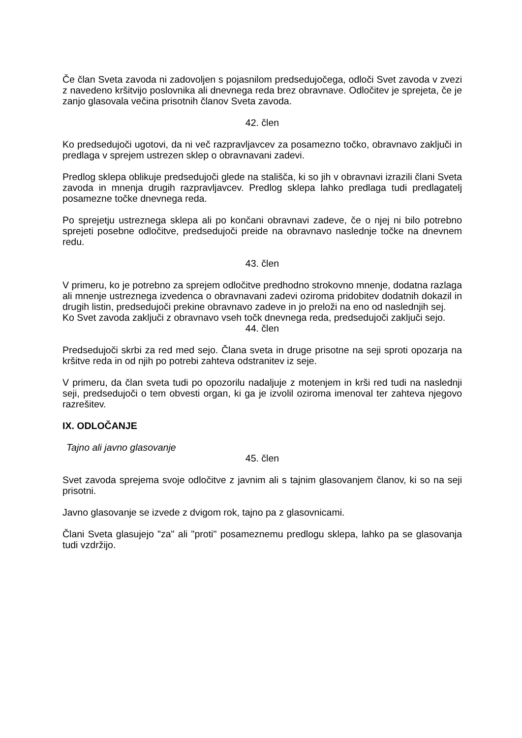Če član Sveta zavoda ni zadovoljen s pojasnilom predsedujočega, odloči Svet zavoda v zvezi z navedeno kršitvijo poslovnika ali dnevnega reda brez obravnave. Odločitev je sprejeta, če je zanjo glasovala večina prisotnih članov Sveta zavoda.
42. člen
Ko predsedujoči ugotovi, da ni več razpravljavcev za posamezno točko, obravnavo zaključi in predlaga v sprejem ustrezen sklep o obravnavani zadevi.
Predlog sklepa oblikuje predsedujoči glede na stališča, ki so jih v obravnavi izrazili člani Sveta zavoda in mnenja drugih razpravljavcev. Predlog sklepa lahko predlaga tudi predlagatelj posamezne točke dnevnega reda.
Po sprejetju ustreznega sklepa ali po končani obravnavi zadeve, če o njej ni bilo potrebno sprejeti posebne odločitve, predsedujoči preide na obravnavo naslednje točke na dnevnem redu.
43. člen
V primeru, ko je potrebno za sprejem odločitve predhodno strokovno mnenje, dodatna razlaga ali mnenje ustreznega izvedenca o obravnavani zadevi oziroma pridobitev dodatnih dokazil in drugih listin, predsedujoči prekine obravnavo zadeve in jo preloži na eno od naslednjih sej.
Ko Svet zavoda zaključi z obravnavo vseh točk dnevnega reda, predsedujoči zaključi sejo.
44. člen
Predsedujoči skrbi za red med sejo. Člana sveta in druge prisotne na seji sproti opozarja na kršitve reda in od njih po potrebi zahteva odstranitev iz seje.
V primeru, da član sveta tudi po opozorilu nadaljuje z motenjem in krši red tudi na naslednji seji, predsedujoči o tem obvesti organ, ki ga je izvolil oziroma imenoval ter zahteva njegovo razrešitev.
IX. ODLOČANJE
Tajno ali javno glasovanje
45. člen
Svet zavoda sprejema svoje odločitve z javnim ali s tajnim glasovanjem članov, ki so na seji prisotni.
Javno glasovanje se izvede z dvigom rok, tajno pa z glasovnicami.
Člani Sveta glasujejo "za" ali "proti" posameznemu predlogu sklepa, lahko pa se glasovanja tudi vzdržijo.